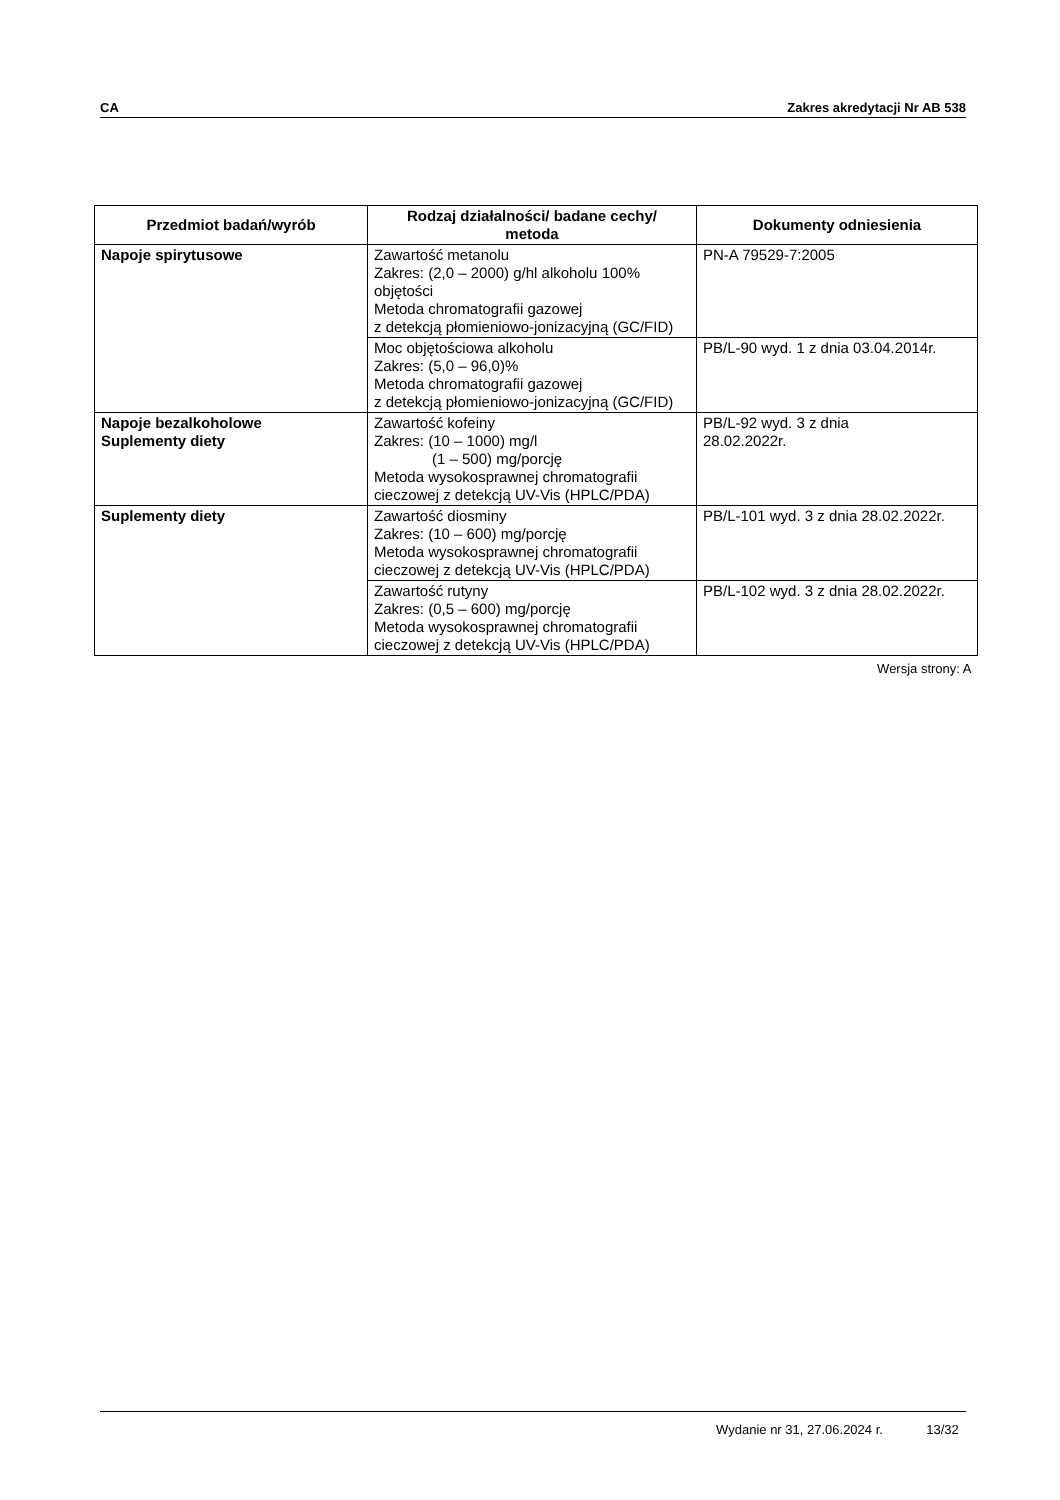CA Zakres akredytacji Nr AB 538
| Przedmiot badań/wyrób | Rodzaj działalności/ badane cechy/ metoda | Dokumenty odniesienia |
| --- | --- | --- |
| Napoje spirytusowe | Zawartość metanolu Zakres: (2,0 – 2000) g/hl alkoholu 100% objętości Metoda chromatografii gazowej z detekcją płomieniowo-jonizacyjną (GC/FID) | PN-A 79529-7:2005 |
| | Moc objętościowa alkoholu Zakres: (5,0 – 96,0)% Metoda chromatografii gazowej z detekcją płomieniowo-jonizacyjną (GC/FID) | PB/L-90 wyd. 1 z dnia 03.04.2014r. |
| Napoje bezalkoholowe Suplementy diety | Zawartość kofeiny Zakres: (10 – 1000) mg/l (1 – 500) mg/porcję Metoda wysokosprawnej chromatografii cieczowej z detekcją UV-Vis (HPLC/PDA) | PB/L-92 wyd. 3 z dnia 28.02.2022r. |
| Suplementy diety | Zawartość diosminy Zakres: (10 – 600) mg/porcję Metoda wysokosprawnej chromatografii cieczowej z detekcją UV-Vis (HPLC/PDA) | PB/L-101 wyd. 3 z dnia 28.02.2022r. |
| | Zawartość rutyny Zakres: (0,5 – 600) mg/porcję Metoda wysokosprawnej chromatografii cieczowej z detekcją UV-Vis (HPLC/PDA) | PB/L-102 wyd. 3 z dnia 28.02.2022r. |
| Wersja strony: A | | |
Wydanie nr 31, 27.06.2024 r. 13/32